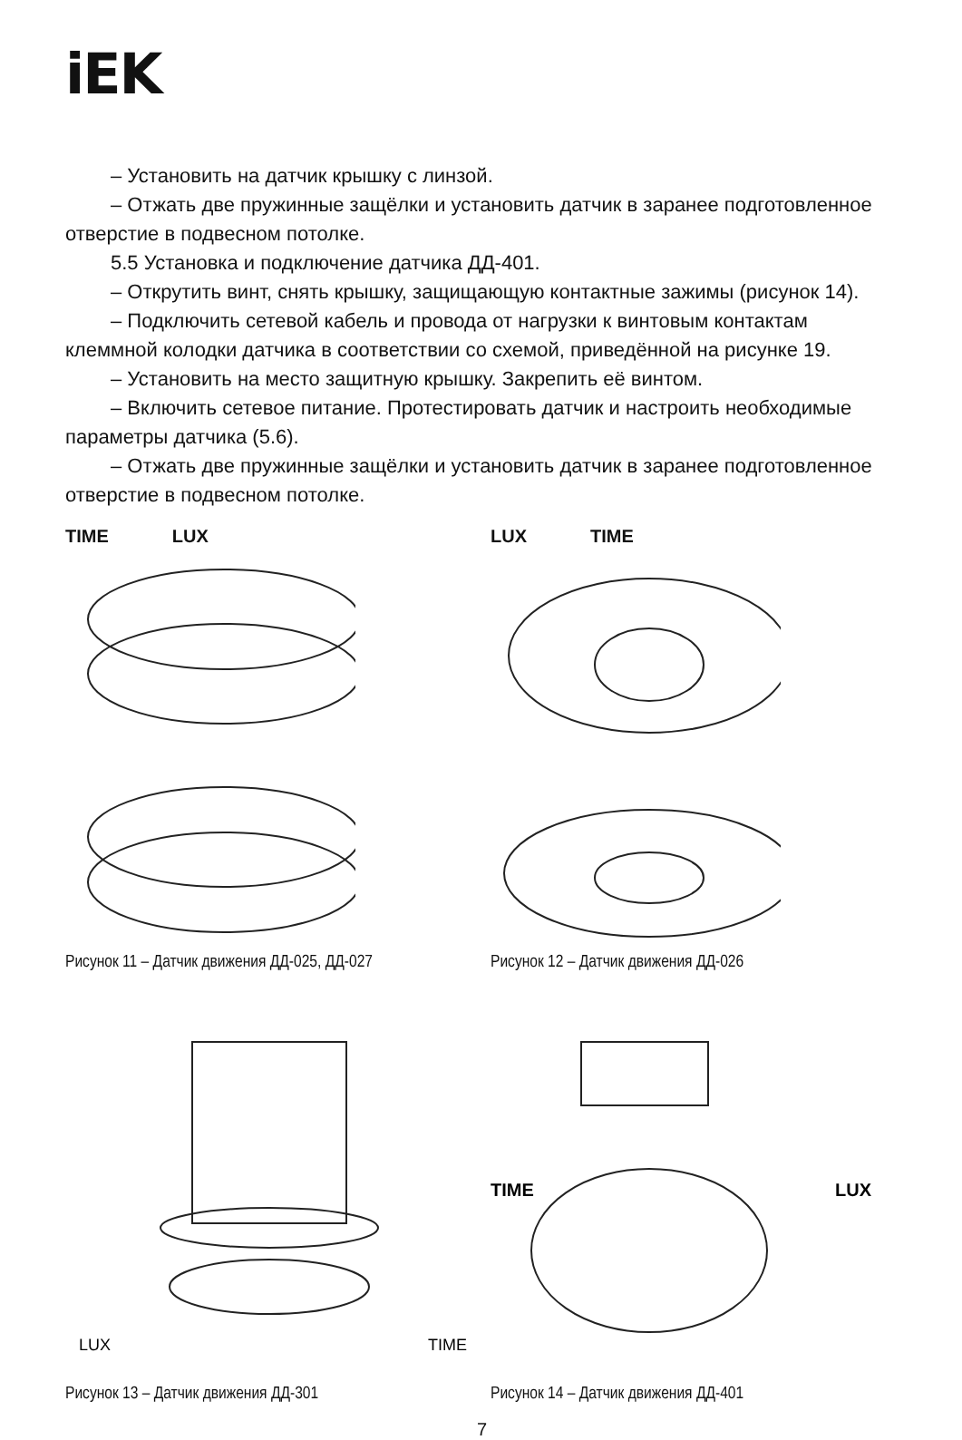iEK
– Установить на датчик крышку с линзой.
– Отжать две пружинные защёлки и установить датчик в заранее под­готовленное отверстие в подвесном потолке.
5.5 Установка и подключение датчика ДД-401.
– Открутить винт, снять крышку, защищающую контактные зажимы (рисунок 14).
– Подключить сетевой кабель и провода от нагрузки к винтовым контак­там клеммной колодки датчика в соответствии со схемой, приведённой на рисунке 19.
– Установить на место защитную крышку. Закрепить её винтом.
– Включить сетевое питание. Протестировать датчик и настроить не­обходимые параметры датчика (5.6).
– Отжать две пружинные защёлки и установить датчик в заранее под­готовленное отверстие в подвесном потолке.
TIME LUX
Рисунок 11 – Датчик движения ДД-025, ДД-027
LUX TIME
Рисунок 12 – Датчик движения ДД-026
LUX
TIME
Рисунок 13 – Датчик движения ДД-301
TIME
LUX
Рисунок 14 – Датчик движения ДД-401
7